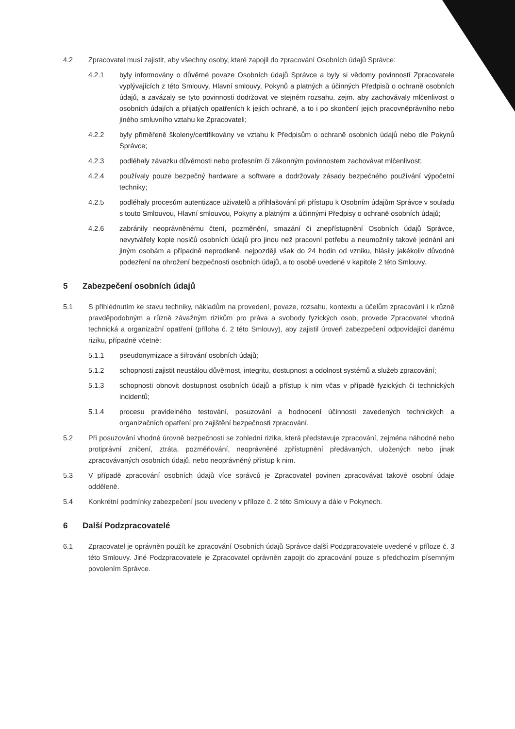4.2 Zpracovatel musí zajistit, aby všechny osoby, které zapojil do zpracování Osobních údajů Správce:
4.2.1 byly informovány o důvěrné povaze Osobních údajů Správce a byly si vědomy povinností Zpracovatele vyplývajících z této Smlouvy, Hlavní smlouvy, Pokynů a platných a účinných Předpisů o ochraně osobních údajů, a zavázaly se tyto povinnosti dodržovat ve stejném rozsahu, zejm. aby zachovávaly mlčenlivost o osobních údajích a přijatých opatřeních k jejich ochraně, a to i po skončení jejich pracovněprávního nebo jiného smluvního vztahu ke Zpracovateli;
4.2.2 byly přiměřeně školeny/certifikovány ve vztahu k Předpisům o ochraně osobních údajů nebo dle Pokynů Správce;
4.2.3 podléhaly závazku důvěrnosti nebo profesním či zákonným povinnostem zachovávat mlčenlivost;
4.2.4 používaly pouze bezpečný hardware a software a dodržovaly zásady bezpečného používání výpočetní techniky;
4.2.5 podléhaly procesům autentizace uživatelů a přihlašování při přístupu k Osobním údajům Správce v souladu s touto Smlouvou, Hlavní smlouvou, Pokyny a platnými a účinnými Předpisy o ochraně osobních údajů;
4.2.6 zabránily neoprávněnému čtení, pozměnění, smazání či znepřístupnění Osobních údajů Správce, nevytvářely kopie nosičů osobních údajů pro jinou než pracovní potřebu a neumožnily takové jednání ani jiným osobám a případně neprodleně, nejpozději však do 24 hodin od vzniku, hlásily jakékoliv důvodné podezření na ohrožení bezpečnosti osobních údajů, a to osobě uvedené v kapitole 2 této Smlouvy.
5 Zabezpečení osobních údajů
5.1 S přihlédnutím ke stavu techniky, nákladům na provedení, povaze, rozsahu, kontextu a účelům zpracování i k různě pravděpodobným a různě závažným rizikům pro práva a svobody fyzických osob, provede Zpracovatel vhodná technická a organizační opatření (příloha č. 2 této Smlouvy), aby zajistil úroveň zabezpečení odpovídající danému riziku, případně včetně:
5.1.1 pseudonymizace a šifrování osobních údajů;
5.1.2 schopnosti zajistit neustálou důvěrnost, integritu, dostupnost a odolnost systémů a služeb zpracování;
5.1.3 schopnosti obnovit dostupnost osobních údajů a přístup k nim včas v případě fyzických či technických incidentů;
5.1.4 procesu pravidelného testování, posuzování a hodnocení účinnosti zavedených technických a organizačních opatření pro zajištění bezpečnosti zpracování.
5.2 Při posuzování vhodné úrovně bezpečnosti se zohlední rizika, která představuje zpracování, zejména náhodné nebo protiprávní zničení, ztráta, pozměňování, neoprávněné zpřístupnění předávaných, uložených nebo jinak zpracovávaných osobních údajů, nebo neoprávněný přístup k nim.
5.3 V případě zpracování osobních údajů více správců je Zpracovatel povinen zpracovávat takové osobní údaje odděleně.
5.4 Konkrétní podmínky zabezpečení jsou uvedeny v příloze č. 2 této Smlouvy a dále v Pokynech.
6 Další Podzpracovatelé
6.1 Zpracovatel je oprávněn použít ke zpracování Osobních údajů Správce další Podzpracovatele uvedené v příloze č. 3 této Smlouvy. Jiné Podzpracovatele je Zpracovatel oprávněn zapojit do zpracování pouze s předchozím písemným povolením Správce.